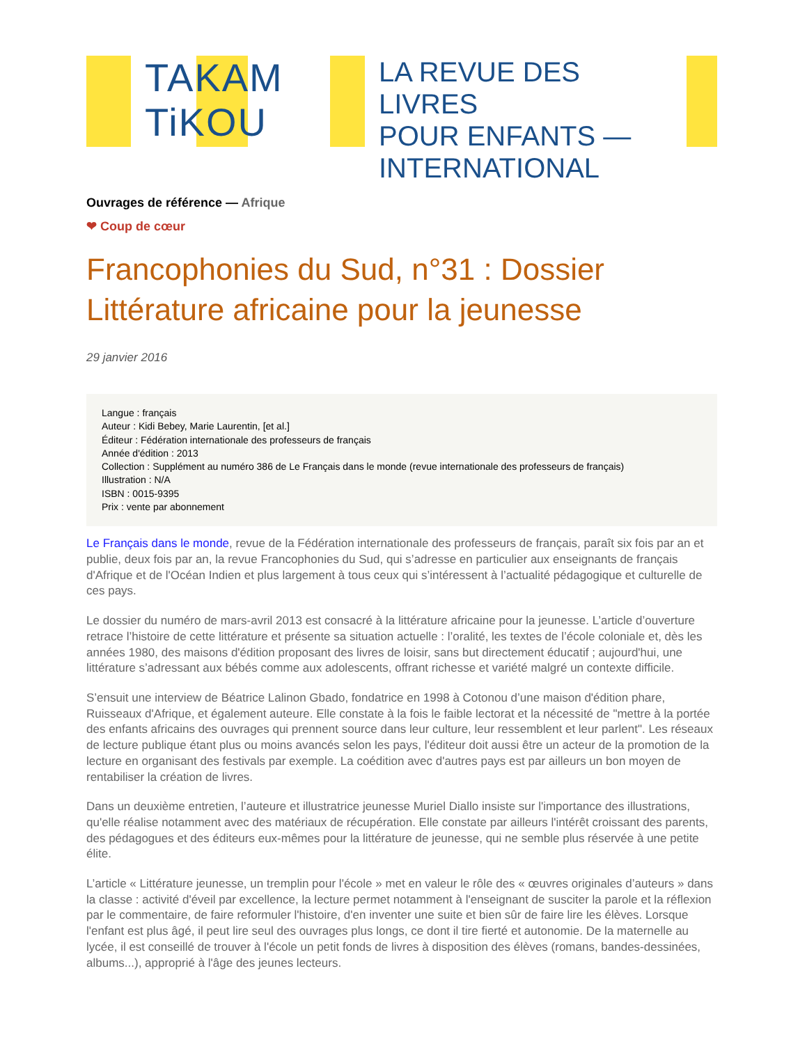TAKAM
TiKOU
LA REVUE DES LIVRES
POUR ENFANTS —
INTERNATIONAL
Ouvrages de référence — Afrique
❤ Coup de cœur
Francophonies du Sud, n°31 : Dossier Littérature africaine pour la jeunesse
29 janvier 2016
Langue : français
Auteur : Kidi Bebey, Marie Laurentin, [et al.]
Éditeur : Fédération internationale des professeurs de français
Année d'édition : 2013
Collection : Supplément au numéro 386 de Le Français dans le monde (revue internationale des professeurs de français)
Illustration : N/A
ISBN : 0015-9395
Prix : vente par abonnement
Le Français dans le monde, revue de la Fédération internationale des professeurs de français, paraît six fois par an et publie, deux fois par an, la revue Francophonies du Sud, qui s’adresse en particulier aux enseignants de français d'Afrique et de l'Océan Indien et plus largement à tous ceux qui s’intéressent à l’actualité pédagogique et culturelle de ces pays.
Le dossier du numéro de mars-avril 2013 est consacré à la littérature africaine pour la jeunesse. L’article d’ouverture retrace l’histoire de cette littérature et présente sa situation actuelle : l’oralité, les textes de l’école coloniale et, dès les années 1980, des maisons d'édition proposant des livres de loisir, sans but directement éducatif ; aujourd'hui, une littérature s’adressant aux bébés comme aux adolescents, offrant richesse et variété malgré un contexte difficile.
S’ensuit une interview de Béatrice Lalinon Gbado, fondatrice en 1998 à Cotonou d’une maison d'édition phare, Ruisseaux d'Afrique, et également auteure. Elle constate à la fois le faible lectorat et la nécessité de "mettre à la portée des enfants africains des ouvrages qui prennent source dans leur culture, leur ressemblent et leur parlent". Les réseaux de lecture publique étant plus ou moins avancés selon les pays, l'éditeur doit aussi être un acteur de la promotion de la lecture en organisant des festivals par exemple. La coédition avec d'autres pays est par ailleurs un bon moyen de rentabiliser la création de livres.
Dans un deuxième entretien, l’auteure et illustratrice jeunesse Muriel Diallo insiste sur l'importance des illustrations, qu'elle réalise notamment avec des matériaux de récupération. Elle constate par ailleurs l'intérêt croissant des parents, des pédagogues et des éditeurs eux-mêmes pour la littérature de jeunesse, qui ne semble plus réservée à une petite élite.
L’article « Littérature jeunesse, un tremplin pour l'école » met en valeur le rôle des « œuvres originales d’auteurs » dans la classe : activité d'éveil par excellence, la lecture permet notamment à l'enseignant de susciter la parole et la réflexion par le commentaire, de faire reformuler l'histoire, d'en inventer une suite et bien sûr de faire lire les élèves. Lorsque l'enfant est plus âgé, il peut lire seul des ouvrages plus longs, ce dont il tire fierté et autonomie. De la maternelle au lycée, il est conseillé de trouver à l'école un petit fonds de livres à disposition des élèves (romans, bandes-dessinées, albums...), approprié à l'âge des jeunes lecteurs.